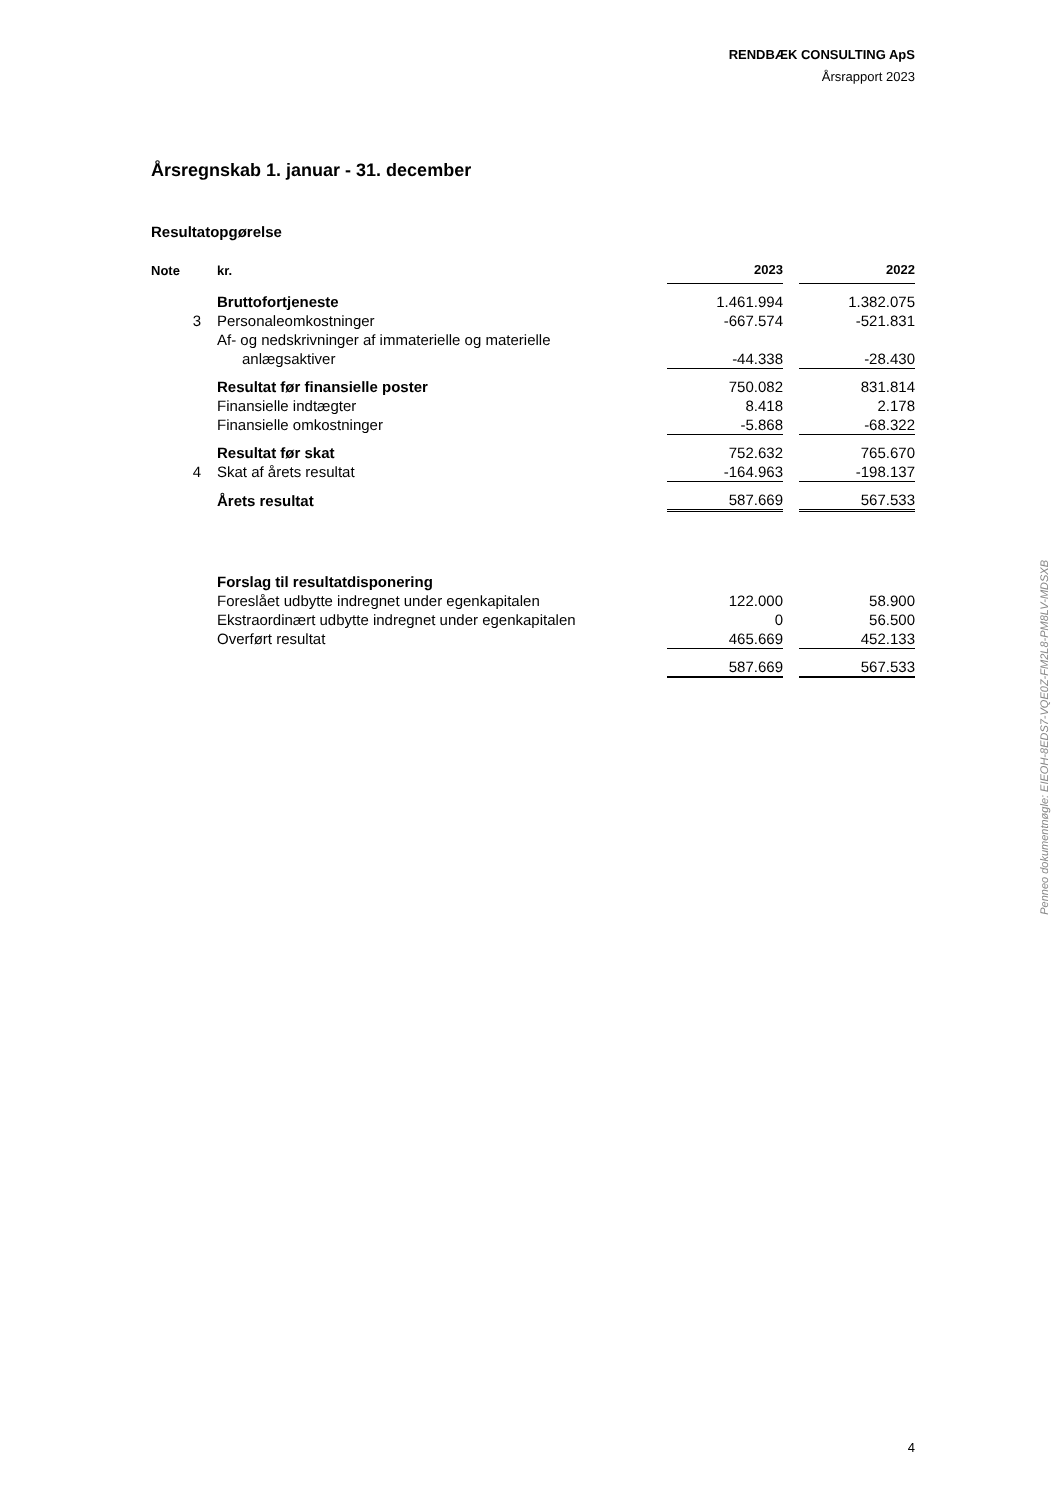RENDBÆK CONSULTING ApS
Årsrapport 2023
Årsregnskab 1. januar - 31. december
Resultatopgørelse
| Note | kr. | 2023 | | 2022 |
| --- | --- | --- | --- | --- |
| | Bruttofortjeneste | 1.461.994 | | 1.382.075 |
| 3 | Personaleomkostninger | -667.574 | | -521.831 |
| | Af- og nedskrivninger af immaterielle og materielle anlægsaktiver | -44.338 | | -28.430 |
| | Resultat før finansielle poster | 750.082 | | 831.814 |
| | Finansielle indtægter | 8.418 | | 2.178 |
| | Finansielle omkostninger | -5.868 | | -68.322 |
| | Resultat før skat | 752.632 | | 765.670 |
| 4 | Skat af årets resultat | -164.963 | | -198.137 |
| | Årets resultat | 587.669 | | 567.533 |
| | Forslag til resultatdisponering | | | |
| | Foreslået udbytte indregnet under egenkapitalen | 122.000 | | 58.900 |
| | Ekstraordinært udbytte indregnet under egenkapitalen | 0 | | 56.500 |
| | Overført resultat | 465.669 | | 452.133 |
| | | 587.669 | | 567.533 |
Penneo dokumentnøgle: EIEOH-8EDS7-VQE0Z-FM2L8-PM8LV-MDSXB
4